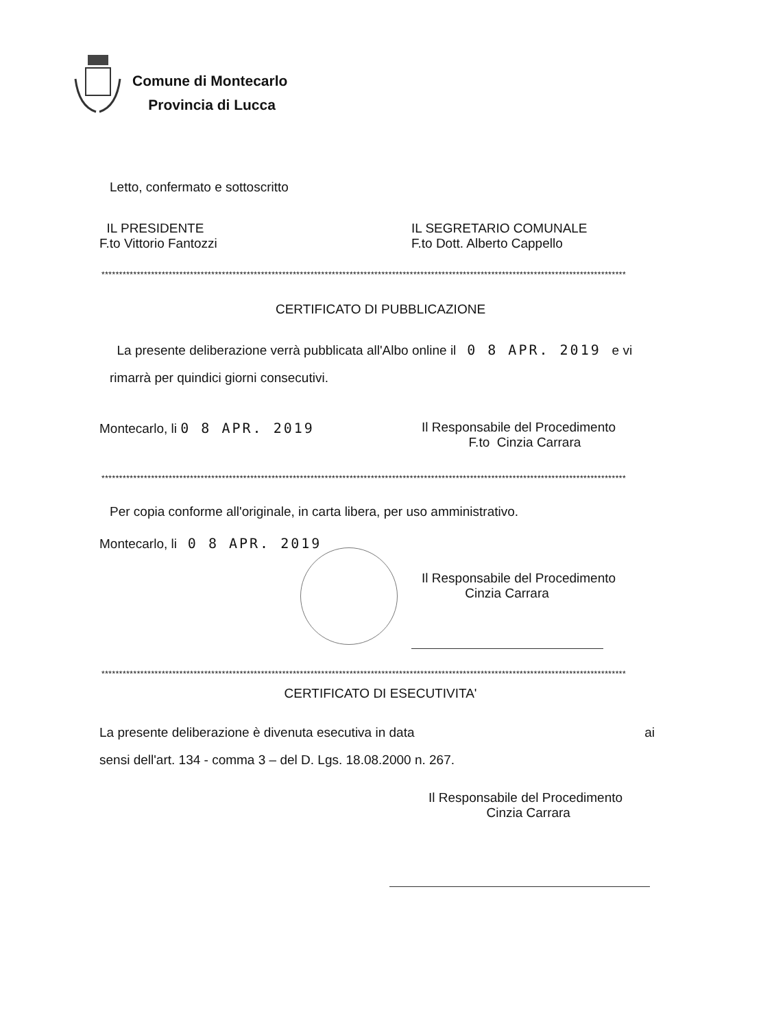Comune di Montecarlo
Provincia di Lucca
Letto, confermato e sottoscritto
IL PRESIDENTE
F.to Vittorio Fantozzi
IL SEGRETARIO COMUNALE
F.to Dott. Alberto Cappello
****************************************************************************************************************************************************
CERTIFICATO DI PUBBLICAZIONE
La presente deliberazione verrà pubblicata all'Albo online il 0 8 APR. 2019 e vi rimarrà per quindici giorni consecutivi.
Montecarlo, li 0 8 APR. 2019 Il Responsabile del Procedimento
F.to Cinzia Carrara
****************************************************************************************************************************************************
Per copia conforme all'originale, in carta libera, per uso amministrativo.
Montecarlo, li 0 8 APR. 2019
Il Responsabile del Procedimento
Cinzia Carrara
****************************************************************************************************************************************************
CERTIFICATO DI ESECUTIVITA'
La presente deliberazione è divenuta esecutiva in data ai
sensi dell'art. 134 - comma 3 – del D. Lgs. 18.08.2000 n. 267.
Il Responsabile del Procedimento
Cinzia Carrara